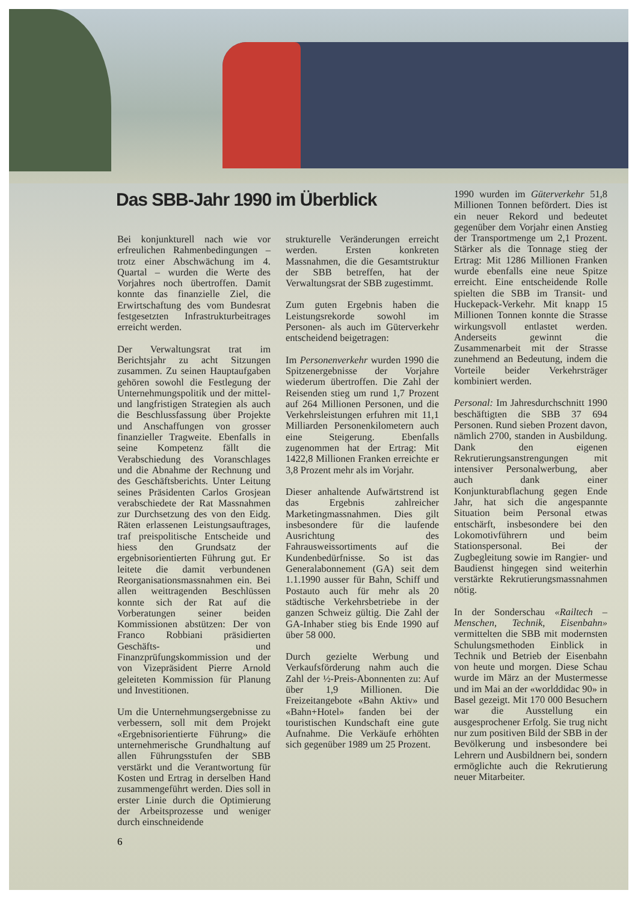Das SBB-Jahr 1990 im Überblick
Bei konjunkturell nach wie vor erfreulichen Rahmenbedingungen – trotz einer Abschwächung im 4. Quartal – wurden die Werte des Vorjahres noch übertroffen. Damit konnte das finanzielle Ziel, die Erwirtschaftung des vom Bundesrat festgesetzten Infrastrukturbeitrages erreicht werden.
Der Verwaltungsrat trat im Berichtsjahr zu acht Sitzungen zusammen. Zu seinen Hauptaufgaben gehören sowohl die Festlegung der Unternehmungspolitik und der mittel- und langfristigen Strategien als auch die Beschlussfassung über Projekte und Anschaffungen von grosser finanzieller Tragweite. Ebenfalls in seine Kompetenz fällt die Verabschiedung des Voranschlages und die Abnahme der Rechnung und des Geschäftsberichts. Unter Leitung seines Präsidenten Carlos Grosjean verabschiedete der Rat Massnahmen zur Durchsetzung des von den Eidg. Räten erlassenen Leistungsauftrages, traf preispolitische Entscheide und hiess den Grundsatz der ergebnisorientierten Führung gut. Er leitete die damit verbundenen Reorganisationsmassnahmen ein. Bei allen weittragenden Beschlüssen konnte sich der Rat auf die Vorberatungen seiner beiden Kommissionen abstützen: Der von Franco Robbiani präsidierten Geschäfts- und Finanzprüfungskommission und der von Vizepräsident Pierre Arnold geleiteten Kommission für Planung und Investitionen.
Um die Unternehmungsergebnisse zu verbessern, soll mit dem Projekt «Ergebnisorientierte Führung» die unternehmerische Grundhaltung auf allen Führungsstufen der SBB verstärkt und die Verantwortung für Kosten und Ertrag in derselben Hand zusammengeführt werden. Dies soll in erster Linie durch die Optimierung der Arbeitsprozesse und weniger durch einschneidende
strukturelle Veränderungen erreicht werden. Ersten konkreten Massnahmen, die die Gesamtstruktur der SBB betreffen, hat der Verwaltungsrat der SBB zugestimmt.
Zum guten Ergebnis haben die Leistungsrekorde sowohl im Personen- als auch im Güterverkehr entscheidend beigetragen:
Im Personenverkehr wurden 1990 die Spitzenergebnisse der Vorjahre wiederum übertroffen. Die Zahl der Reisenden stieg um rund 1,7 Prozent auf 264 Millionen Personen, und die Verkehrsleistungen erfuhren mit 11,1 Milliarden Personenkilometern auch eine Steigerung. Ebenfalls zugenommen hat der Ertrag: Mit 1422,8 Millionen Franken erreichte er 3,8 Prozent mehr als im Vorjahr.
Dieser anhaltende Aufwärtstrend ist das Ergebnis zahlreicher Marketingmassnahmen. Dies gilt insbesondere für die laufende Ausrichtung des Fahrausweissortiments auf die Kundenbedürfnisse. So ist das Generalabonnement (GA) seit dem 1.1.1990 ausser für Bahn, Schiff und Postauto auch für mehr als 20 städtische Verkehrsbetriebe in der ganzen Schweiz gültig. Die Zahl der GA-Inhaber stieg bis Ende 1990 auf über 58 000.
Durch gezielte Werbung und Verkaufsförderung nahm auch die Zahl der ½-Preis-Abonnenten zu: Auf über 1,9 Millionen. Die Freizeitangebote «Bahn Aktiv» und «Bahn+Hotel» fanden bei der touristischen Kundschaft eine gute Aufnahme. Die Verkäufe erhöhten sich gegenüber 1989 um 25 Prozent.
1990 wurden im Güterverkehr 51,8 Millionen Tonnen befördert. Dies ist ein neuer Rekord und bedeutet gegenüber dem Vorjahr einen Anstieg der Transportmenge um 2,1 Prozent. Stärker als die Tonnage stieg der Ertrag: Mit 1286 Millionen Franken wurde ebenfalls eine neue Spitze erreicht. Eine entscheidende Rolle spielten die SBB im Transit- und Huckepack-Verkehr. Mit knapp 15 Millionen Tonnen konnte die Strasse wirkungsvoll entlastet werden. Anderseits gewinnt die Zusammenarbeit mit der Strasse zunehmend an Bedeutung, indem die Vorteile beider Verkehrsträger kombiniert werden.
Personal: Im Jahresdurchschnitt 1990 beschäftigten die SBB 37 694 Personen. Rund sieben Prozent davon, nämlich 2700, standen in Ausbildung. Dank den eigenen Rekrutierungsanstrengungen mit intensiver Personalwerbung, aber auch dank einer Konjunkturabflachung gegen Ende Jahr, hat sich die angespannte Situation beim Personal etwas entschärft, insbesondere bei den Lokomotivführern und beim Stationspersonal. Bei der Zugbegleitung sowie im Rangier- und Baudienst hingegen sind weiterhin verstärkte Rekrutierungsmassnahmen nötig.
In der Sonderschau «Railtech – Menschen, Technik, Eisenbahn» vermittelten die SBB mit modernsten Schulungsmethoden Einblick in Technik und Betrieb der Eisenbahn von heute und morgen. Diese Schau wurde im März an der Mustermesse und im Mai an der «worlddidac 90» in Basel gezeigt. Mit 170 000 Besuchern war die Ausstellung ein ausgesprochener Erfolg. Sie trug nicht nur zum positiven Bild der SBB in der Bevölkerung und insbesondere bei Lehrern und Ausbildnern bei, sondern ermöglichte auch die Rekrutierung neuer Mitarbeiter.
6